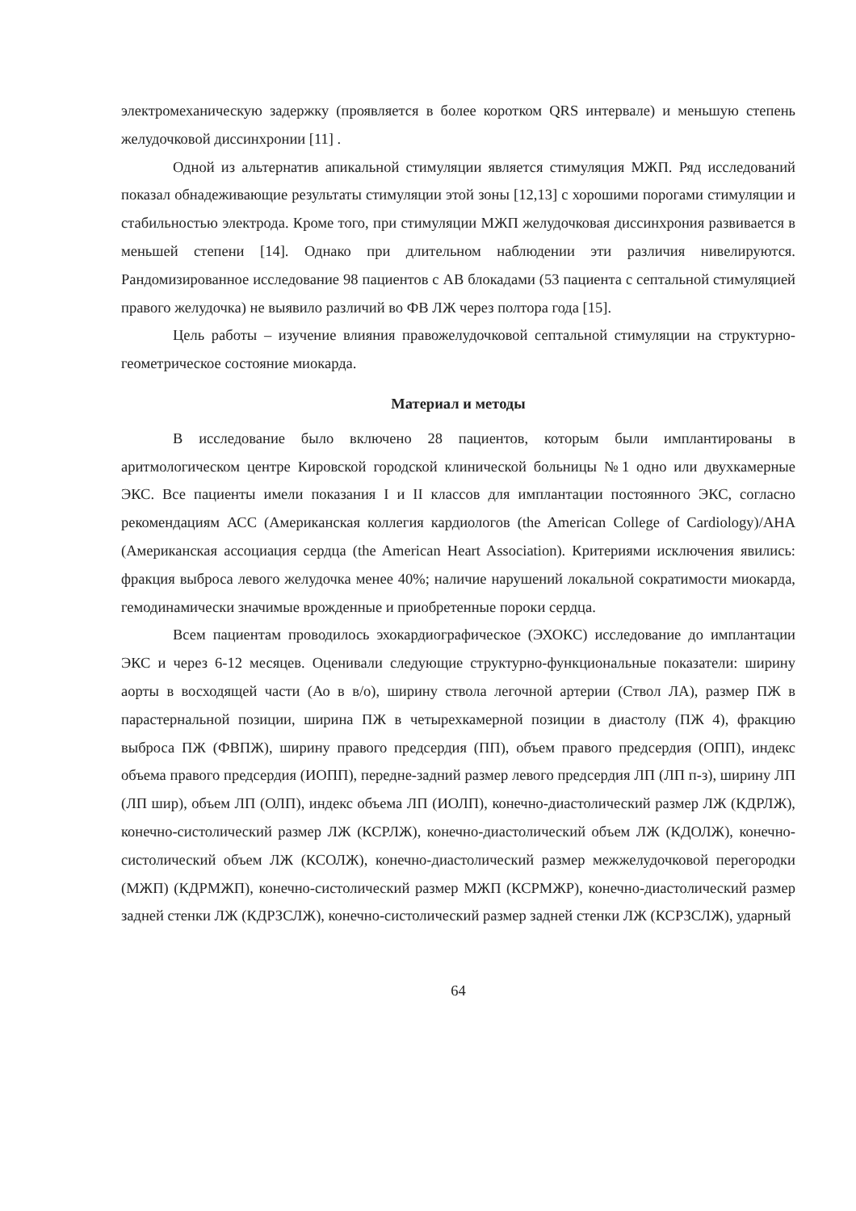электромеханическую задержку (проявляется в более коротком QRS интервале) и меньшую степень желудочковой диссинхронии [11] .
Одной из альтернатив апикальной стимуляции является стимуляция МЖП. Ряд исследований показал обнадеживающие результаты стимуляции этой зоны [12,13] с хорошими порогами стимуляции и стабильностью электрода. Кроме того, при стимуляции МЖП желудочковая диссинхрония развивается в меньшей степени [14]. Однако при длительном наблюдении эти различия нивелируются. Рандомизированное исследование 98 пациентов с АВ блокадами (53 пациента с септальной стимуляцией правого желудочка) не выявило различий во ФВ ЛЖ через полтора года [15].
Цель работы – изучение влияния правожелудочковой септальной стимуляции на структурно-геометрическое состояние миокарда.
Материал и методы
В исследование было включено 28 пациентов, которым были имплантированы в аритмологическом центре Кировской городской клинической больницы №1 одно или двухкамерные ЭКС. Все пациенты имели показания I и II классов для имплантации постоянного ЭКС, согласно рекомендациям АСС (Американская коллегия кардиологов (the American College of Cardiology)/AHA (Американская ассоциация сердца (the American Heart Association). Критериями исключения явились: фракция выброса левого желудочка менее 40%; наличие нарушений локальной сократимости миокарда, гемодинамически значимые врожденные и приобретенные пороки сердца.
Всем пациентам проводилось эхокардиографическое (ЭХОКС) исследование до имплантации ЭКС и через 6-12 месяцев. Оценивали следующие структурно-функциональные показатели: ширину аорты в восходящей части (Ао в в/о), ширину ствола легочной артерии (Ствол ЛА), размер ПЖ в парастернальной позиции, ширина ПЖ в четырехкамерной позиции в диастолу (ПЖ 4), фракцию выброса ПЖ (ФВПЖ), ширину правого предсердия (ПП), объем правого предсердия (ОПП), индекс объема правого предсердия (ИОПП), передне-задний размер левого предсердия ЛП (ЛП п-з), ширину ЛП (ЛП шир), объем ЛП (ОЛП), индекс объема ЛП (ИОЛП), конечно-диастолический размер ЛЖ (КДРЛЖ), конечно-систолический размер ЛЖ (КСРЛЖ), конечно-диастолический объем ЛЖ (КДОЛЖ), конечно-систолический объем ЛЖ (КСОЛЖ), конечно-диастолический размер межжелудочковой перегородки (МЖП) (КДРМЖП), конечно-систолический размер МЖП (КСРМЖР), конечно-диастолический размер задней стенки ЛЖ (КДРЗСЛЖ), конечно-систолический размер задней стенки ЛЖ (КСРЗСЛЖ), ударный
64